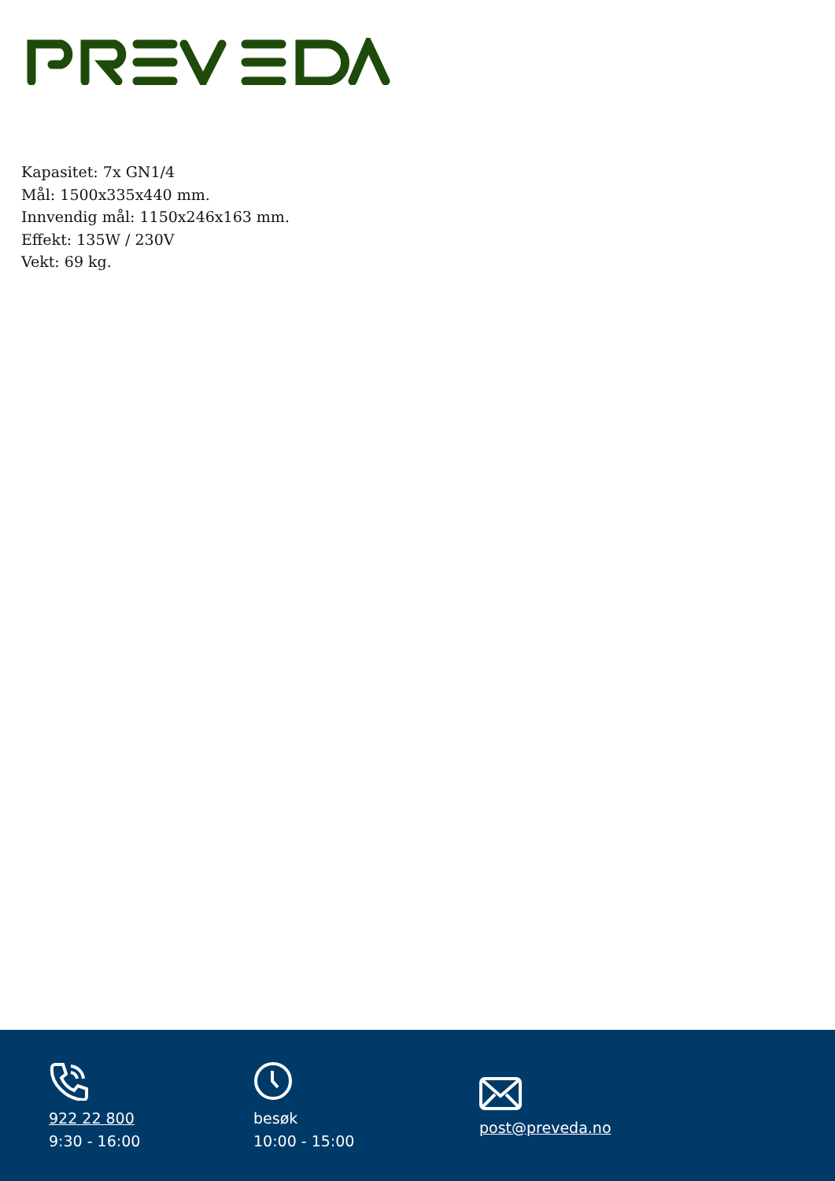Kapasitet: 7x GN1/4
Mål: 1500x335x440 mm.
Innvendig mål: 1150x246x163 mm.
Effekt: 135W / 230V
Vekt: 69 kg.
922 22 800
9:30 - 16:00
besøk
10:00 - 15:00
post@preveda.no